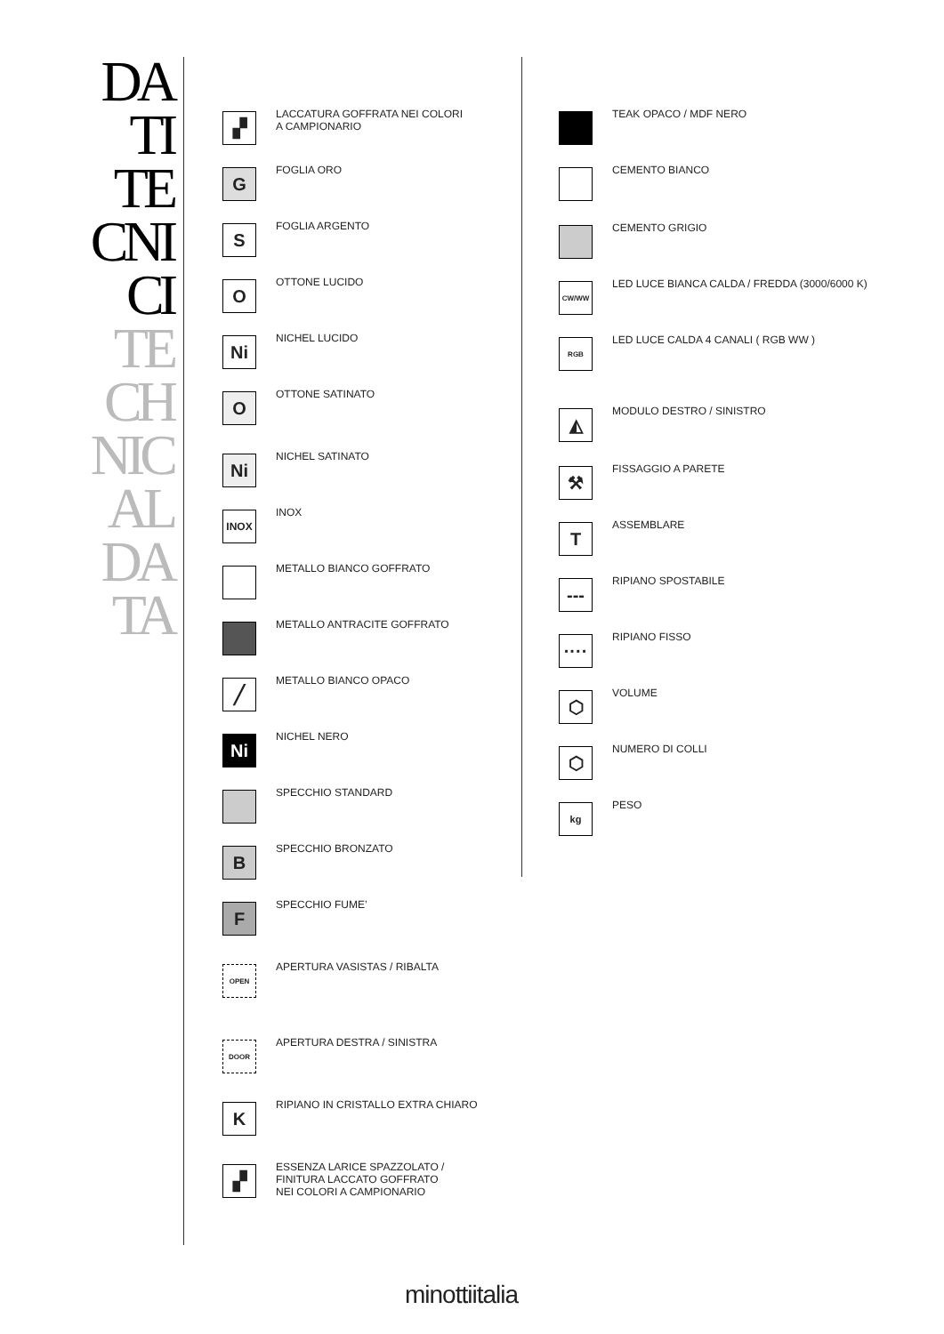DA
TI
TE
CNI
CI
TE
CH
NIC
AL
DA
TA
▞
LACCATURA GOFFRATA NEI COLORI
A CAMPIONARIO
G
FOGLIA ORO
S
FOGLIA ARGENTO
O
OTTONE LUCIDO
Ni
NICHEL LUCIDO
O
OTTONE SATINATO
Ni
NICHEL SATINATO
INOX
INOX
METALLO BIANCO GOFFRATO
METALLO ANTRACITE GOFFRATO
╱
METALLO BIANCO OPACO
Ni
NICHEL NERO
SPECCHIO STANDARD
B
SPECCHIO BRONZATO
F
SPECCHIO FUME’
OPEN
APERTURA VASISTAS / RIBALTA
DOOR
APERTURA DESTRA / SINISTRA
K
RIPIANO IN CRISTALLO EXTRA CHIARO
▞
ESSENZA LARICE SPAZZOLATO /
FINITURA LACCATO GOFFRATO
NEI COLORI A CAMPIONARIO
TEAK OPACO / MDF NERO
CEMENTO BIANCO
CEMENTO GRIGIO
CW/WW
LED LUCE BIANCA CALDA / FREDDA (3000/6000 K)
RGB
LED LUCE CALDA 4 CANALI ( RGB WW )
◭
MODULO DESTRO / SINISTRO
⚒
FISSAGGIO A PARETE
T
ASSEMBLARE
---
RIPIANO SPOSTABILE
····
RIPIANO FISSO
⬡
VOLUME
⬡
NUMERO DI COLLI
kg
PESO
minottiitalia